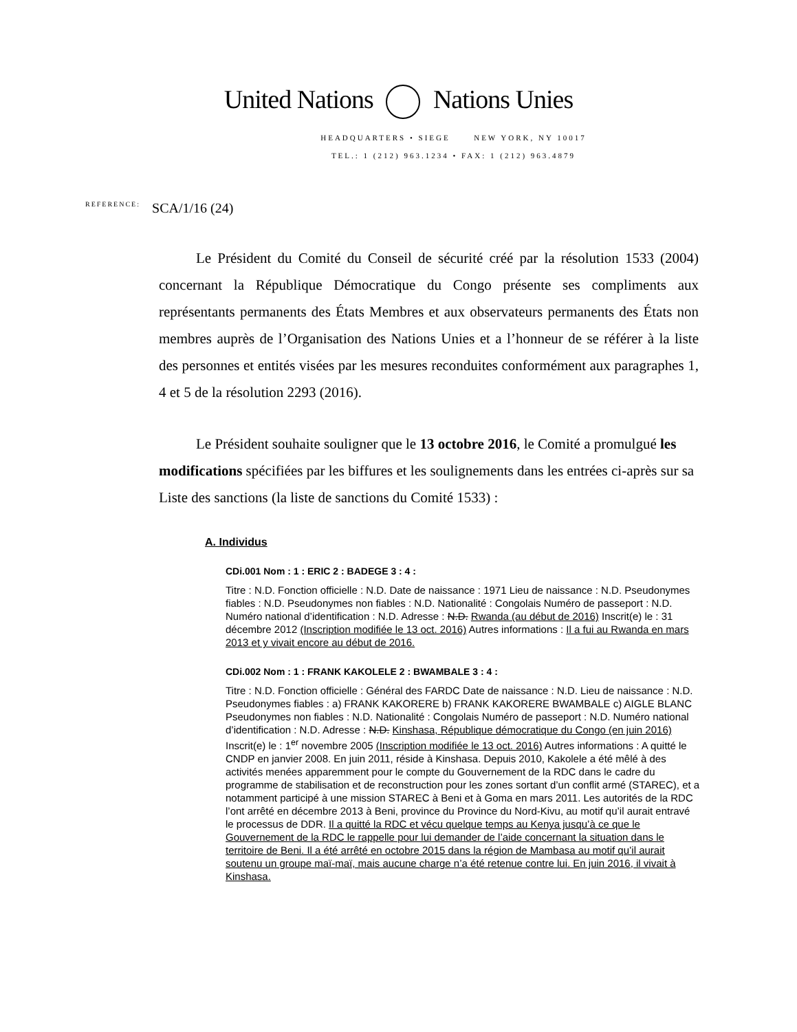United Nations Nations Unies
HEADQUARTERS • SIEGE NEW YORK, NY 10017
TEL.: 1 (212) 963.1234 • FAX: 1 (212) 963.4879
REFERENCE: SCA/1/16 (24)
Le Président du Comité du Conseil de sécurité créé par la résolution 1533 (2004) concernant la République Démocratique du Congo présente ses compliments aux représentants permanents des États Membres et aux observateurs permanents des États non membres auprès de l’Organisation des Nations Unies et a l’honneur de se référer à la liste des personnes et entités visées par les mesures reconduites conformément aux paragraphes 1, 4 et 5 de la résolution 2293 (2016).
Le Président souhaite souligner que le 13 octobre 2016, le Comité a promulgué les modifications spécifiées par les biffures et les soulignements dans les entrées ci-après sur sa Liste des sanctions (la liste de sanctions du Comité 1533) :
A. Individus
CDi.001 Nom : 1 : ERIC 2 : BADEGE 3 : 4 :
Titre : N.D. Fonction officielle : N.D. Date de naissance : 1971 Lieu de naissance : N.D. Pseudonymes fiables : N.D. Pseudonymes non fiables : N.D. Nationalité : Congolais Numéro de passeport : N.D. Numéro national d’identification : N.D. Adresse : N.D. Rwanda (au début de 2016) Inscrit(e) le : 31 décembre 2012 (Inscription modifiée le 13 oct. 2016) Autres informations : Il a fui au Rwanda en mars 2013 et y vivait encore au début de 2016.
CDi.002 Nom : 1 : FRANK KAKOLELE 2 : BWAMBALE 3 : 4 :
Titre : N.D. Fonction officielle : Général des FARDC Date de naissance : N.D. Lieu de naissance : N.D. Pseudonymes fiables : a) FRANK KAKORERE b) FRANK KAKORERE BWAMBALE c) AIGLE BLANC Pseudonymes non fiables : N.D. Nationalité : Congolais Numéro de passeport : N.D. Numéro national d’identification : N.D. Adresse : N.D. Kinshasa, République démocratique du Congo (en juin 2016) Inscrit(e) le : 1<sup>er</sup> novembre 2005 (Inscription modifiée le 13 oct. 2016) Autres informations : A quitté le CNDP en janvier 2008. En juin 2011, réside à Kinshasa. Depuis 2010, Kakolele a été mêlé à des activités menées apparemment pour le compte du Gouvernement de la RDC dans le cadre du programme de stabilisation et de reconstruction pour les zones sortant d’un conflit armé (STAREC), et a notamment participé à une mission STAREC à Beni et à Goma en mars 2011. Les autorités de la RDC l’ont arrêté en décembre 2013 à Beni, province du Province du Nord-Kivu, au motif qu’il aurait entravé le processus de DDR. Il a quitté la RDC et vécu quelque temps au Kenya jusqu’à ce que le Gouvernement de la RDC le rappelle pour lui demander de l’aide concernant la situation dans le territoire de Beni. Il a été arrêté en octobre 2015 dans la région de Mambasa au motif qu’il aurait soutenu un groupe maï-maï, mais aucune charge n’a été retenue contre lui. En juin 2016, il vivait à Kinshasa.